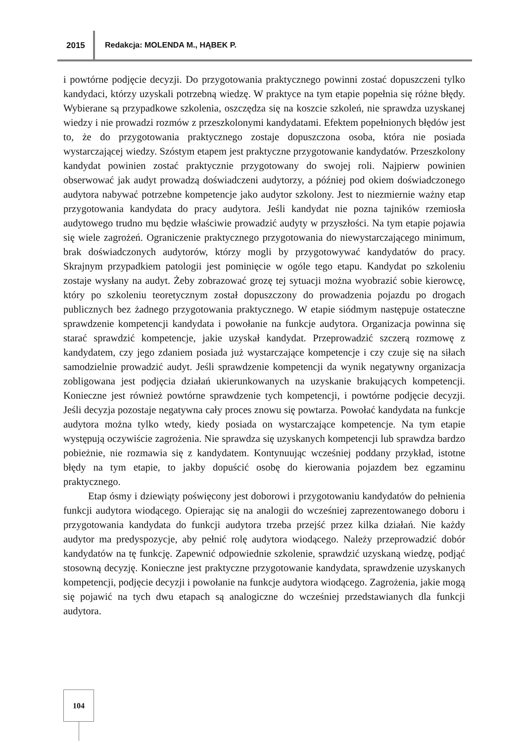2015 Redakcja: MOLENDA M., HĄBEK P.
i powtórne podjęcie decyzji. Do przygotowania praktycznego powinni zostać dopuszczeni tylko kandydaci, którzy uzyskali potrzebną wiedzę. W praktyce na tym etapie popełnia się różne błędy. Wybierane są przypadkowe szkolenia, oszczędza się na koszcie szkoleń, nie sprawdza uzyskanej wiedzy i nie prowadzi rozmów z przeszkolonymi kandydatami. Efektem popełnionych błędów jest to, że do przygotowania praktycznego zostaje dopuszczona osoba, która nie posiada wystarczającej wiedzy. Szóstym etapem jest praktyczne przygotowanie kandydatów. Przeszkolony kandydat powinien zostać praktycznie przygotowany do swojej roli. Najpierw powinien obserwować jak audyt prowadzą doświadczeni audytorzy, a później pod okiem doświadczonego audytora nabywać potrzebne kompetencje jako audytor szkolony. Jest to niezmiernie ważny etap przygotowania kandydata do pracy audytora. Jeśli kandydat nie pozna tajników rzemiosła audytowego trudno mu będzie właściwie prowadzić audyty w przyszłości. Na tym etapie pojawia się wiele zagrożeń. Ograniczenie praktycznego przygotowania do niewystarczającego minimum, brak doświadczonych audytorów, którzy mogli by przygotowywać kandydatów do pracy. Skrajnym przypadkiem patologii jest pominięcie w ogóle tego etapu. Kandydat po szkoleniu zostaje wysłany na audyt. Żeby zobrazować grozę tej sytuacji można wyobrazić sobie kierowcę, który po szkoleniu teoretycznym został dopuszczony do prowadzenia pojazdu po drogach publicznych bez żadnego przygotowania praktycznego. W etapie siódmym następuje ostateczne sprawdzenie kompetencji kandydata i powołanie na funkcje audytora. Organizacja powinna się starać sprawdzić kompetencje, jakie uzyskał kandydat. Przeprowadzić szczerą rozmowę z kandydatem, czy jego zdaniem posiada już wystarczające kompetencje i czy czuje się na siłach samodzielnie prowadzić audyt. Jeśli sprawdzenie kompetencji da wynik negatywny organizacja zobligowana jest podjęcia działań ukierunkowanych na uzyskanie brakujących kompetencji. Konieczne jest również powtórne sprawdzenie tych kompetencji, i powtórne podjęcie decyzji. Jeśli decyzja pozostaje negatywna cały proces znowu się powtarza. Powołać kandydata na funkcje audytora można tylko wtedy, kiedy posiada on wystarczające kompetencje. Na tym etapie występują oczywiście zagrożenia. Nie sprawdza się uzyskanych kompetencji lub sprawdza bardzo pobieżnie, nie rozmawia się z kandydatem. Kontynuując wcześniej poddany przykład, istotne błędy na tym etapie, to jakby dopuścić osobę do kierowania pojazdem bez egzaminu praktycznego.
Etap ósmy i dziewiąty poświęcony jest doborowi i przygotowaniu kandydatów do pełnienia funkcji audytora wiodącego. Opierając się na analogii do wcześniej zaprezentowanego doboru i przygotowania kandydata do funkcji audytora trzeba przejść przez kilka działań. Nie każdy audytor ma predyspozycje, aby pełnić rolę audytora wiodącego. Należy przeprowadzić dobór kandydatów na tę funkcję. Zapewnić odpowiednie szkolenie, sprawdzić uzyskaną wiedzę, podjąć stosowną decyzję. Konieczne jest praktyczne przygotowanie kandydata, sprawdzenie uzyskanych kompetencji, podjęcie decyzji i powołanie na funkcje audytora wiodącego. Zagrożenia, jakie mogą się pojawić na tych dwu etapach są analogiczne do wcześniej przedstawianych dla funkcji audytora.
104